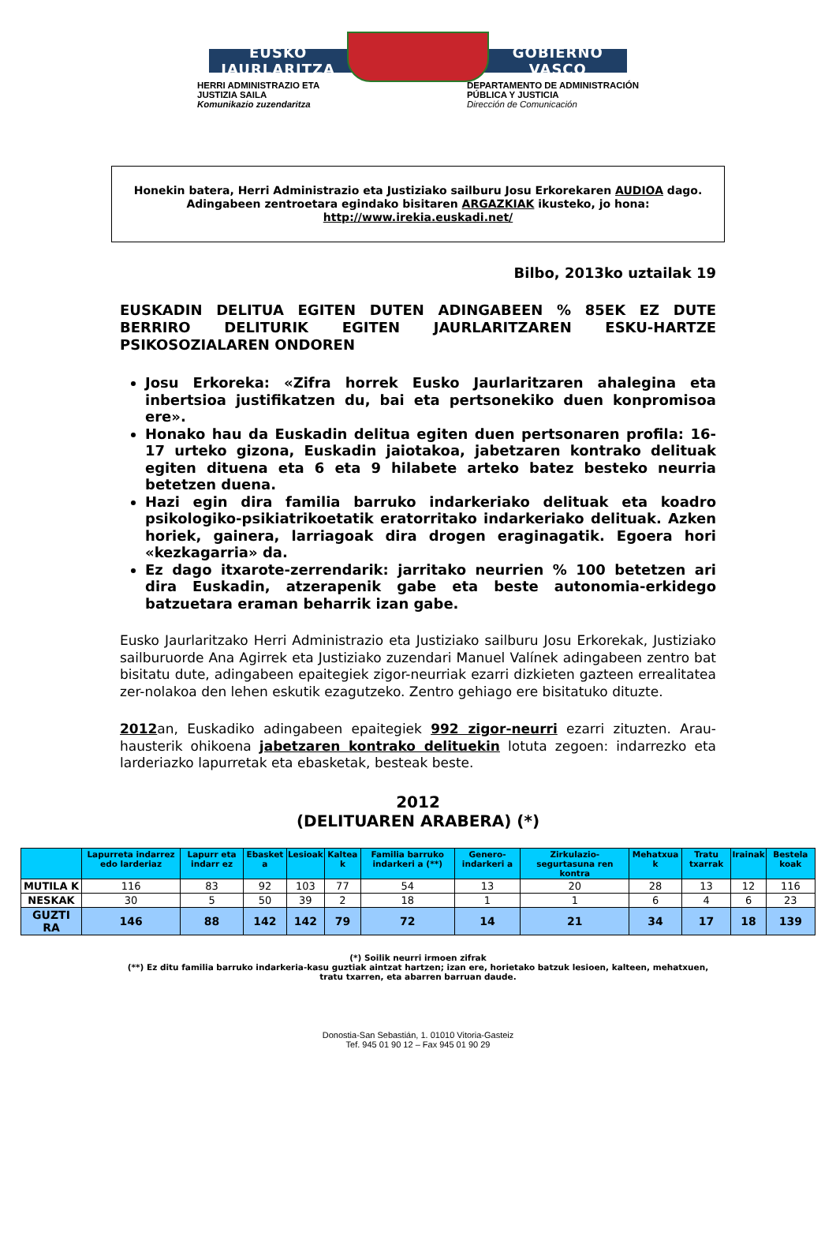EUSKO JAURLARITZA GOBIERNO VASCO
HERRI ADMINISTRAZIO ETA
JUSTIZIA SAILA
Komunikazio zuzendaritza
DEPARTAMENTO DE ADMINISTRACIÓN
PÚBLICA Y JUSTICIA
Dirección de Comunicación
Honekin batera, Herri Administrazio eta Justiziako sailburu Josu Erkorekaren AUDIOA dago.
Adingabeen zentroetara egindako bisitaren ARGAZKIAK ikusteko, jo hona:
http://www.irekia.euskadi.net/
Bilbo, 2013ko uztailak 19
EUSKADIN DELITUA EGITEN DUTEN ADINGABEEN % 85EK EZ DUTE BERRIRO DELITURIK EGITEN JAURLARITZAREN ESKU-HARTZE PSIKOSOZIALAREN ONDOREN
Josu Erkoreka: «Zifra horrek Eusko Jaurlaritzaren ahalegina eta inbertsioa justifikatzen du, bai eta pertsonekiko duen konpromisoa ere».
Honako hau da Euskadin delitua egiten duen pertsonaren profila: 16-17 urteko gizona, Euskadin jaiotakoa, jabetzaren kontrako delituak egiten dituena eta 6 eta 9 hilabete arteko batez besteko neurria betetzen duena.
Hazi egin dira familia barruko indarkeriako delituak eta koadro psikologiko-psikiatrikoetatik eratorritako indarkeriako delituak. Azken horiek, gainera, larriagoak dira drogen eraginagatik. Egoera hori «kezkagarria» da.
Ez dago itxarote-zerrendarik: jarritako neurrien % 100 betetzen ari dira Euskadin, atzerapenik gabe eta beste autonomia-erkidego batzuetara eraman beharrik izan gabe.
Eusko Jaurlaritzako Herri Administrazio eta Justiziako sailburu Josu Erkorekak, Justiziako sailburuorde Ana Agirrek eta Justiziako zuzendari Manuel Valínek adingabeen zentro bat bisitatu dute, adingabeen epaitegiek zigor-neurriak ezarri dizkieten gazteen errealitatea zer-nolakoa den lehen eskutik ezagutzeko. Zentro gehiago ere bisitatuko dituzte.
2012an, Euskadiko adingabeen epaitegiek 992 zigor-neurri ezarri zituzten. Arau-hausterik ohikoena jabetzaren kontrako delituekin lotuta zegoen: indarrezko eta larderiazko lapurretak eta ebasketak, besteak beste.
2012
(DELITUAREN ARABERA) (*)
| | Lapurreta indarrez edo larderiaz | Lapurr eta indarr ez | Ebasket a | Lesioak | Kaltea k | Familia barruko indarkeri a (**) | Genero-indarkeri a | Zirkulazio-segurtasuna ren kontra | Mehatxua k | Tratu txarrak | Irainak | Bestela koak |
| --- | --- | --- | --- | --- | --- | --- | --- | --- | --- | --- | --- | --- |
| MUTILA K | 116 | 83 | 92 | 103 | 77 | 54 | 13 | 20 | 28 | 13 | 12 | 116 |
| NESKAK | 30 | 5 | 50 | 39 | 2 | 18 | 1 | 1 | 6 | 4 | 6 | 23 |
| GUZTI RA | 146 | 88 | 142 | 142 | 79 | 72 | 14 | 21 | 34 | 17 | 18 | 139 |
(*) Soilik neurri irmoen zifrak
(**) Ez ditu familia barruko indarkeria-kasu guztiak aintzat hartzen; izan ere, horietako batzuk lesioen, kalteen, mehatxuen,
tratu txarren, eta abarren barruan daude.
Donostia-San Sebastián, 1. 01010 Vitoria-Gasteiz
Tef. 945 01 90 12 – Fax 945 01 90 29